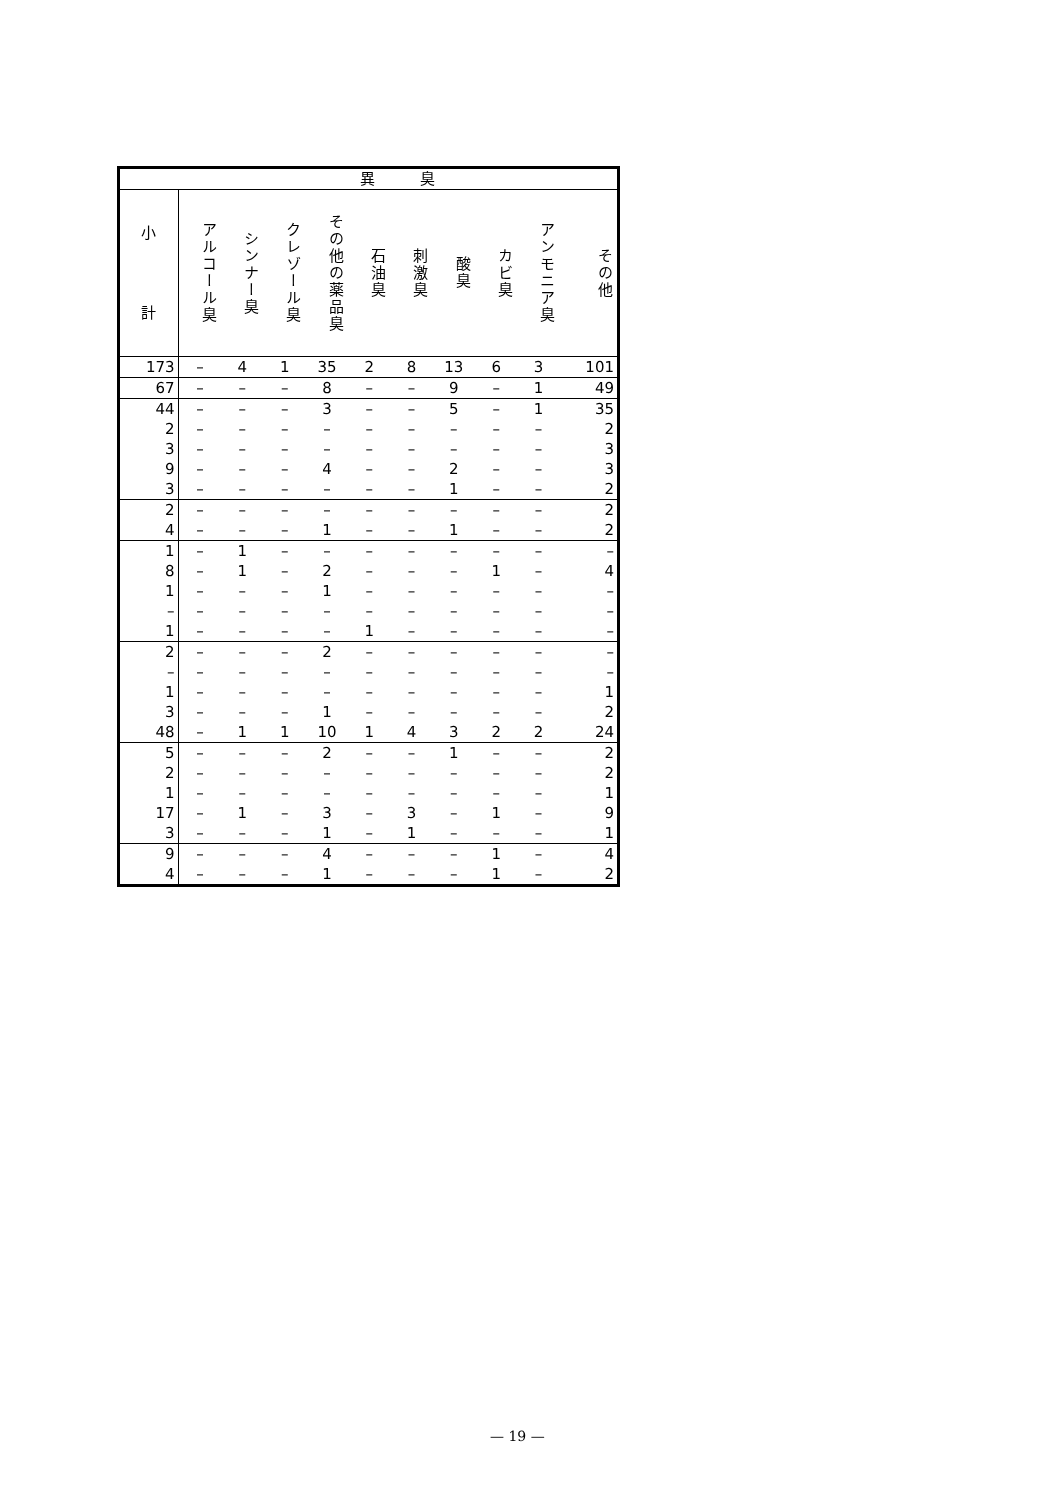| | 異 臭 | | | | | | | | | |
| --- | --- | --- | --- | --- | --- | --- | --- | --- | --- | --- |
| 小 計 | アルコール臭 | シンナー臭 | クレゾール臭 | その他の薬品臭 | 石油臭 | 刺激臭 | 酸臭 | カビ臭 | アンモニア臭 | その他 |
| 173 | – | 4 | 1 | 35 | 2 | 8 | 13 | 6 | 3 | 101 |
| 67 | – | – | – | 8 | – | – | 9 | – | 1 | 49 |
| 44 | – | – | – | 3 | – | – | 5 | – | 1 | 35 |
| 2 | – | – | – | – | – | – | – | – | – | 2 |
| 3 | – | – | – | – | – | – | – | – | – | 3 |
| 9 | – | – | – | 4 | – | – | 2 | – | – | 3 |
| 3 | – | – | – | – | – | – | 1 | – | – | 2 |
| 2 | – | – | – | – | – | – | – | – | – | 2 |
| 4 | – | – | – | 1 | – | – | 1 | – | – | 2 |
| 1 | – | 1 | – | – | – | – | – | – | – | – |
| 8 | – | 1 | – | 2 | – | – | – | 1 | – | 4 |
| 1 | – | – | – | 1 | – | – | – | – | – | – |
| – | – | – | – | – | – | – | – | – | – | – |
| 1 | – | – | – | – | 1 | – | – | – | – | – |
| 2 | – | – | – | 2 | – | – | – | – | – | – |
| – | – | – | – | – | – | – | – | – | – | – |
| 1 | – | – | – | – | – | – | – | – | – | 1 |
| 3 | – | – | – | 1 | – | – | – | – | – | 2 |
| 48 | – | 1 | 1 | 10 | 1 | 4 | 3 | 2 | 2 | 24 |
| 5 | – | – | – | 2 | – | – | 1 | – | – | 2 |
| 2 | – | – | – | – | – | – | – | – | – | 2 |
| 1 | – | – | – | – | – | – | – | – | – | 1 |
| 17 | – | 1 | – | 3 | – | 3 | – | 1 | – | 9 |
| 3 | – | – | – | 1 | – | 1 | – | – | – | 1 |
| 9 | – | – | – | 4 | – | – | – | 1 | – | 4 |
| 4 | – | – | – | 1 | – | – | – | 1 | – | 2 |
— 19 —